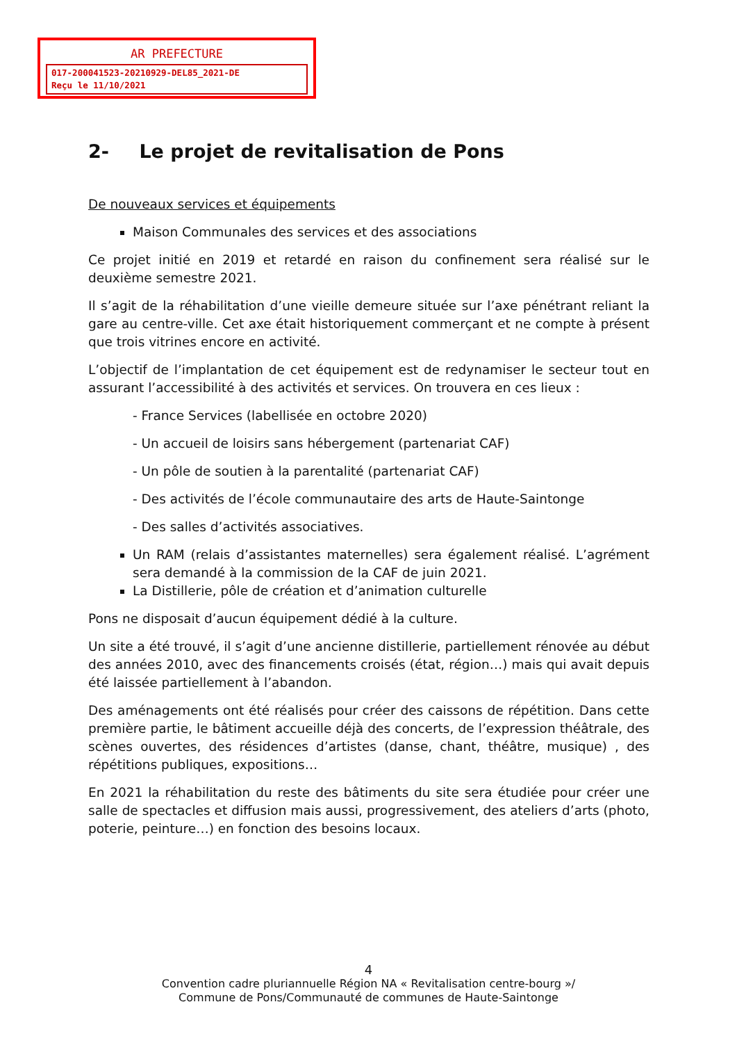AR PREFECTURE
017-200041523-20210929-DEL85_2021-DE
Reçu le 11/10/2021
2- Le projet de revitalisation de Pons
De nouveaux services et équipements
Maison Communales des services et des associations
Ce projet initié en 2019 et retardé en raison du confinement sera réalisé sur le deuxième semestre 2021.
Il s’agit de la réhabilitation d’une vieille demeure située sur l’axe pénétrant reliant la gare au centre-ville. Cet axe était historiquement commerçant et ne compte à présent que trois vitrines encore en activité.
L’objectif de l’implantation de cet équipement est de redynamiser le secteur tout en assurant l’accessibilité à des activités et services. On trouvera en ces lieux :
- France Services (labellisée en octobre 2020)
- Un accueil de loisirs sans hébergement (partenariat CAF)
- Un pôle de soutien à la parentalité (partenariat CAF)
- Des activités de l’école communautaire des arts de Haute-Saintonge
- Des salles d’activités associatives.
Un RAM (relais d’assistantes maternelles) sera également réalisé. L’agrément sera demandé à la commission de la CAF de juin 2021.
La Distillerie, pôle de création et d’animation culturelle
Pons ne disposait d’aucun équipement dédié à la culture.
Un site a été trouvé, il s’agit d’une ancienne distillerie, partiellement rénovée au début des années 2010, avec des financements croisés (état, région…) mais qui avait depuis été laissée partiellement à l’abandon.
Des aménagements ont été réalisés pour créer des caissons de répétition. Dans cette première partie, le bâtiment accueille déjà des concerts, de l’expression théâtrale, des scènes ouvertes, des résidences d’artistes (danse, chant, théâtre, musique) , des répétitions publiques, expositions…
En 2021 la réhabilitation du reste des bâtiments du site sera étudiée pour créer une salle de spectacles et diffusion mais aussi, progressivement, des ateliers d’arts (photo, poterie, peinture…) en fonction des besoins locaux.
4
Convention cadre pluriannuelle Région NA « Revitalisation centre-bourg »/
Commune de Pons/Communauté de communes de Haute-Saintonge